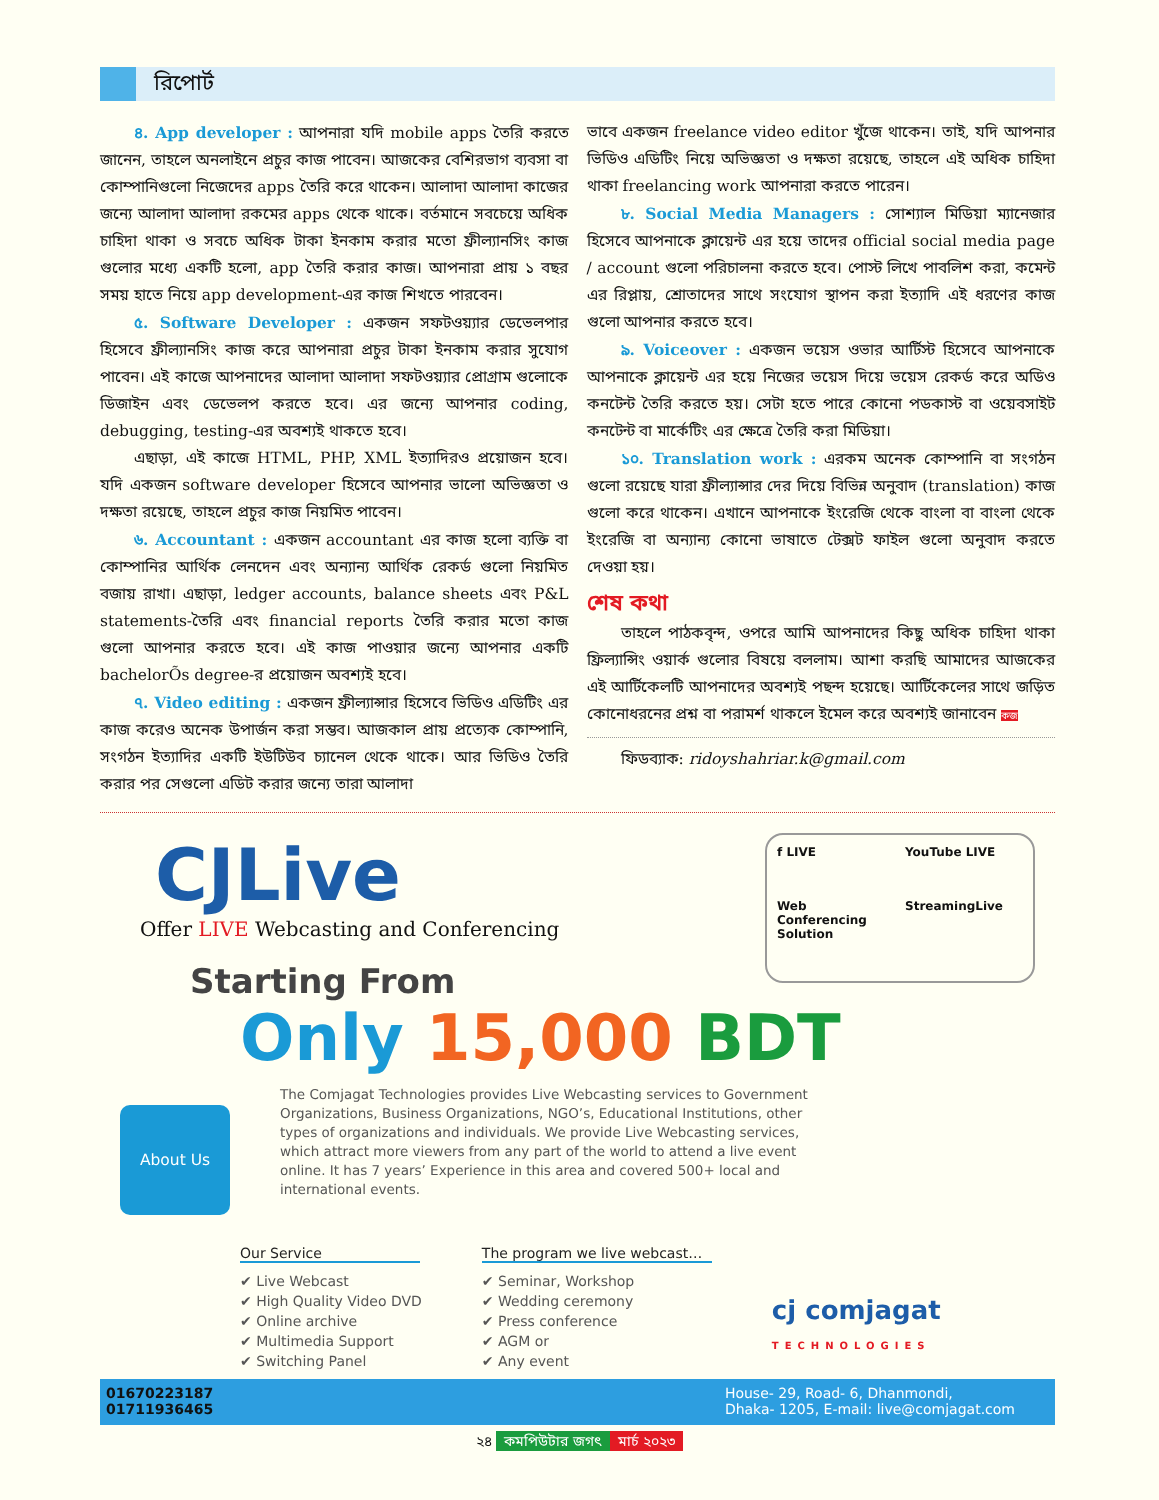রিপোর্ট
৪. App developer : আপনারা যদি mobile apps তৈরি করতে জানেন, তাহলে অনলাইনে প্রচুর কাজ পাবেন। আজকের বেশিরভাগ ব্যবসা বা কোম্পানিগুলো নিজেদের apps তৈরি করে থাকেন। আলাদা আলাদা কাজের জন্যে আলাদা আলাদা রকমের apps থেকে থাকে। বর্তমানে সবচেয়ে অধিক চাহিদা থাকা ও সবচে অধিক টাকা ইনকাম করার মতো ফ্রীল্যানসিং কাজ গুলোর মধ্যে একটি হলো, app তৈরি করার কাজ। আপনারা প্রায় ১ বছর সময় হাতে নিয়ে app development-এর কাজ শিখতে পারবেন।
৫. Software Developer : একজন সফটওয়্যার ডেভেলপার হিসেবে ফ্রীল্যানসিং কাজ করে আপনারা প্রচুর টাকা ইনকাম করার সুযোগ পাবেন। এই কাজে আপনাদের আলাদা আলাদা সফটওয়্যার প্রোগ্রাম গুলোকে ডিজাইন এবং ডেভেলপ করতে হবে। এর জন্যে আপনার coding, debugging, testing-এর অবশ্যই থাকতে হবে।
এছাড়া, এই কাজে HTML, PHP, XML ইত্যাদিরও প্রয়োজন হবে। যদি একজন software developer হিসেবে আপনার ভালো অভিজ্ঞতা ও দক্ষতা রয়েছে, তাহলে প্রচুর কাজ নিয়মিত পাবেন।
৬. Accountant : একজন accountant এর কাজ হলো ব্যক্তি বা কোম্পানির আর্থিক লেনদেন এবং অন্যান্য আর্থিক রেকর্ড গুলো নিয়মিত বজায় রাখা। এছাড়া, ledger accounts, balance sheets এবং P&L statements-তৈরি এবং financial reports তৈরি করার মতো কাজ গুলো আপনার করতে হবে। এই কাজ পাওয়ার জন্যে আপনার একটি bachelorÕs degree-র প্রয়োজন অবশ্যই হবে।
৭. Video editing : একজন ফ্রীল্যান্সার হিসেবে ভিডিও এডিটিং এর কাজ করেও অনেক উপার্জন করা সম্ভব। আজকাল প্রায় প্রত্যেক কোম্পানি, সংগঠন ইত্যাদির একটি ইউটিউব চ্যানেল থেকে থাকে। আর ভিডিও তৈরি করার পর সেগুলো এডিট করার জন্যে তারা আলাদা
ভাবে একজন freelance video editor খুঁজে থাকেন। তাই, যদি আপনার ভিডিও এডিটিং নিয়ে অভিজ্ঞতা ও দক্ষতা রয়েছে, তাহলে এই অধিক চাহিদা থাকা freelancing work আপনারা করতে পারেন।
৮. Social Media Managers : সোশ্যাল মিডিয়া ম্যানেজার হিসেবে আপনাকে ক্লায়েন্ট এর হয়ে তাদের official social media page / account গুলো পরিচালনা করতে হবে। পোস্ট লিখে পাবলিশ করা, কমেন্ট এর রিপ্লায়, শ্রোতাদের সাথে সংযোগ স্থাপন করা ইত্যাদি এই ধরণের কাজ গুলো আপনার করতে হবে।
৯. Voiceover : একজন ভয়েস ওভার আর্টিস্ট হিসেবে আপনাকে আপনাকে ক্লায়েন্ট এর হয়ে নিজের ভয়েস দিয়ে ভয়েস রেকর্ড করে অডিও কনটেন্ট তৈরি করতে হয়। সেটা হতে পারে কোনো পডকাস্ট বা ওয়েবসাইট কনটেন্ট বা মার্কেটিং এর ক্ষেত্রে তৈরি করা মিডিয়া।
১০. Translation work : এরকম অনেক কোম্পানি বা সংগঠন গুলো রয়েছে যারা ফ্রীল্যান্সার দের দিয়ে বিভিন্ন অনুবাদ (translation) কাজ গুলো করে থাকেন। এখানে আপনাকে ইংরেজি থেকে বাংলা বা বাংলা থেকে ইংরেজি বা অন্যান্য কোনো ভাষাতে টেক্সট ফাইল গুলো অনুবাদ করতে দেওয়া হয়।
শেষ কথা
তাহলে পাঠকবৃন্দ, ওপরে আমি আপনাদের কিছু অধিক চাহিদা থাকা ফ্রিল্যান্সিং ওয়ার্ক গুলোর বিষয়ে বললাম। আশা করছি আমাদের আজকের এই আর্টিকেলটি আপনাদের অবশ্যই পছন্দ হয়েছে। আর্টিকেলের সাথে জড়িত কোনোধরনের প্রশ্ন বা পরামর্শ থাকলে ইমেল করে অবশ্যই জানাবেন কজ
ফিডব্যাক: ridoyshahriar.k@gmail.com
f LIVE
YouTube LIVE
Web Conferencing Solution
StreamingLive
CJLive
Offer LIVE Webcasting and Conferencing
Starting From
Only 15,000 BDT
About Us
The Comjagat Technologies provides Live Webcasting services to Government Organizations, Business Organizations, NGO’s, Educational Institutions, other types of organizations and individuals. We provide Live Webcasting services, which attract more viewers from any part of the world to attend a live event online. It has 7 years’ Experience in this area and covered 500+ local and international events.
Our Service
✔ Live Webcast
✔ High Quality Video DVD
✔ Online archive
✔ Multimedia Support
✔ Switching Panel
The program we live webcast…
✔ Seminar, Workshop
✔ Wedding ceremony
✔ Press conference
✔ AGM or
✔ Any event
cj comjagat
TECHNOLOGIES
01670223187
01711936465
House- 29, Road- 6, Dhanmondi,
Dhaka- 1205, E-mail: live@comjagat.com
২৪ কমপিউটার জগৎ মার্চ ২০২৩